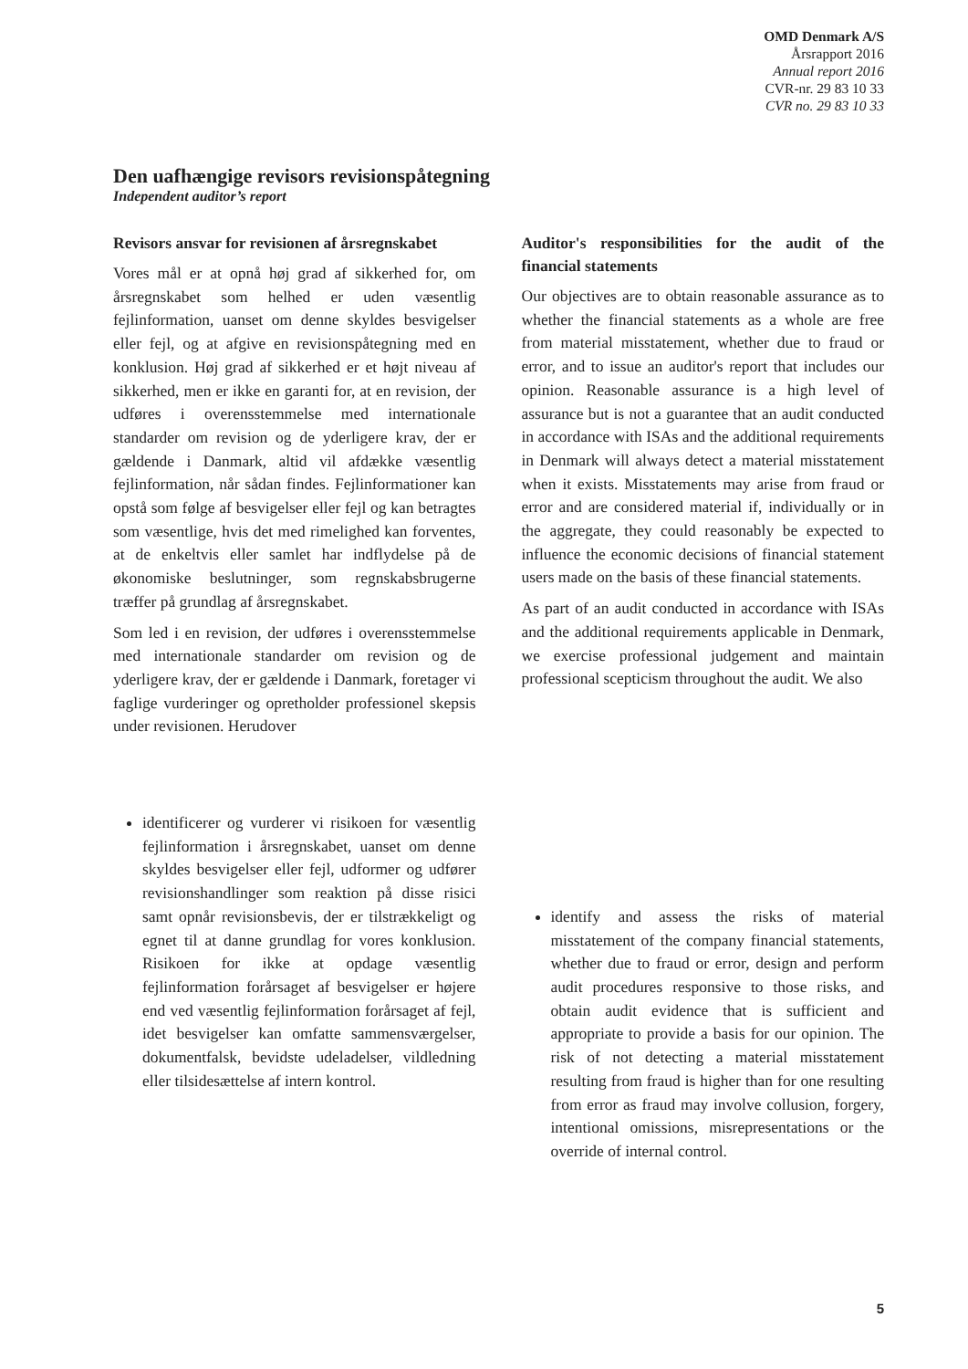OMD Denmark A/S
Årsrapport 2016
Annual report 2016
CVR-nr. 29 83 10 33
CVR no. 29 83 10 33
Den uafhængige revisors revisionspåtegning
Independent auditor’s report
Revisors ansvar for revisionen af årsregnskabet
Vores mål er at opnå høj grad af sikkerhed for, om årsregnskabet som helhed er uden væsentlig fejlinformation, uanset om denne skyldes besvigelser eller fejl, og at afgive en revisionspåtegning med en konklusion. Høj grad af sikkerhed er et højt niveau af sikkerhed, men er ikke en garanti for, at en revision, der udføres i overensstemmelse med internationale standarder om revision og de yderligere krav, der er gældende i Danmark, altid vil afdække væsentlig fejlinformation, når sådan findes. Fejlinformationer kan opstå som følge af besvigelser eller fejl og kan betragtes som væsentlige, hvis det med rimelighed kan forventes, at de enkeltvis eller samlet har indflydelse på de økonomiske beslutninger, som regnskabsbrugerne træffer på grundlag af årsregnskabet.
Som led i en revision, der udføres i overensstemmelse med internationale standarder om revision og de yderligere krav, der er gældende i Danmark, foretager vi faglige vurderinger og opretholder professionel skepsis under revisionen. Herudover
identificerer og vurderer vi risikoen for væsentlig fejlinformation i årsregnskabet, uanset om denne skyldes besvigelser eller fejl, udformer og udfører revisionshandlinger som reaktion på disse risici samt opnår revisionsbevis, der er tilstrækkeligt og egnet til at danne grundlag for vores konklusion. Risikoen for ikke at opdage væsentlig fejlinformation forårsaget af besvigelser er højere end ved væsentlig fejlinformation forårsaget af fejl, idet besvigelser kan omfatte sammensværgelser, dokumentfalsk, bevidste udeladelser, vildledning eller tilsidesættelse af intern kontrol.
Auditor's responsibilities for the audit of the financial statements
Our objectives are to obtain reasonable assurance as to whether the financial statements as a whole are free from material misstatement, whether due to fraud or error, and to issue an auditor's report that includes our opinion. Reasonable assurance is a high level of assurance but is not a guarantee that an audit conducted in accordance with ISAs and the additional requirements in Denmark will always detect a material misstatement when it exists. Misstatements may arise from fraud or error and are considered material if, individually or in the aggregate, they could reasonably be expected to influence the economic decisions of financial statement users made on the basis of these financial statements.
As part of an audit conducted in accordance with ISAs and the additional requirements applicable in Denmark, we exercise professional judgement and maintain professional scepticism throughout the audit. We also
identify and assess the risks of material misstatement of the company financial statements, whether due to fraud or error, design and perform audit procedures responsive to those risks, and obtain audit evidence that is sufficient and appropriate to provide a basis for our opinion. The risk of not detecting a material misstatement resulting from fraud is higher than for one resulting from error as fraud may involve collusion, forgery, intentional omissions, misrepresentations or the override of internal control.
5